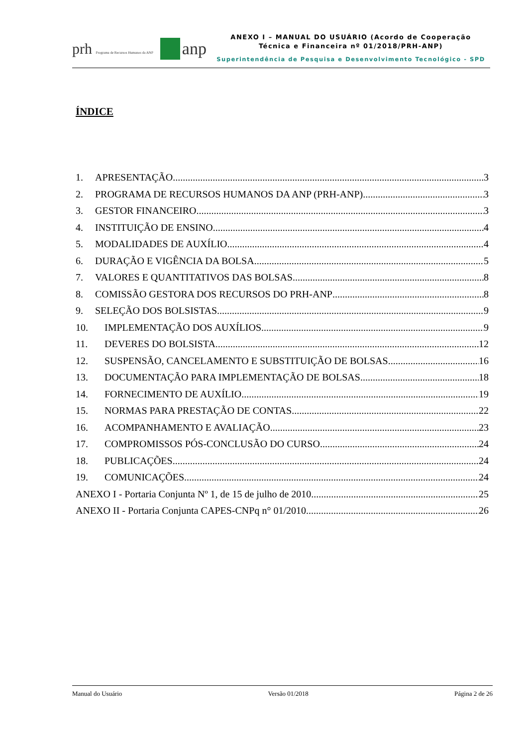prh Programa de Recursos Humanos da ANP anp
ANEXO I – MANUAL DO USUÁRIO (Acordo de Cooperação
Técnica e Financeira nº 01/2018/PRH-ANP)
Superintendência de Pesquisa e Desenvolvimento Tecnológico - SPD
ÍNDICE
1. APRESENTAÇÃO 3
2. PROGRAMA DE RECURSOS HUMANOS DA ANP (PRH-ANP) 3
3. GESTOR FINANCEIRO 3
4. INSTITUIÇÃO DE ENSINO 4
5. MODALIDADES DE AUXÍLIO 4
6. DURAÇÃO E VIGÊNCIA DA BOLSA 5
7. VALORES E QUANTITATIVOS DAS BOLSAS 8
8. COMISSÃO GESTORA DOS RECURSOS DO PRH-ANP 8
9. SELEÇÃO DOS BOLSISTAS 9
10. IMPLEMENTAÇÃO DOS AUXÍLIOS 9
11. DEVERES DO BOLSISTA 12
12. SUSPENSÃO, CANCELAMENTO E SUBSTITUIÇÃO DE BOLSAS 16
13. DOCUMENTAÇÃO PARA IMPLEMENTAÇÃO DE BOLSAS 18
14. FORNECIMENTO DE AUXÍLIO 19
15. NORMAS PARA PRESTAÇÃO DE CONTAS 22
16. ACOMPANHAMENTO E AVALIAÇÃO 23
17. COMPROMISSOS PÓS-CONCLUSÃO DO CURSO 24
18. PUBLICAÇÕES 24
19. COMUNICAÇÕES 24
ANEXO I - Portaria Conjunta Nº 1, de 15 de julho de 2010 25
ANEXO II - Portaria Conjunta CAPES-CNPq n° 01/2010 26
Manual do Usuário Versão 01/2018 Página 2 de 26